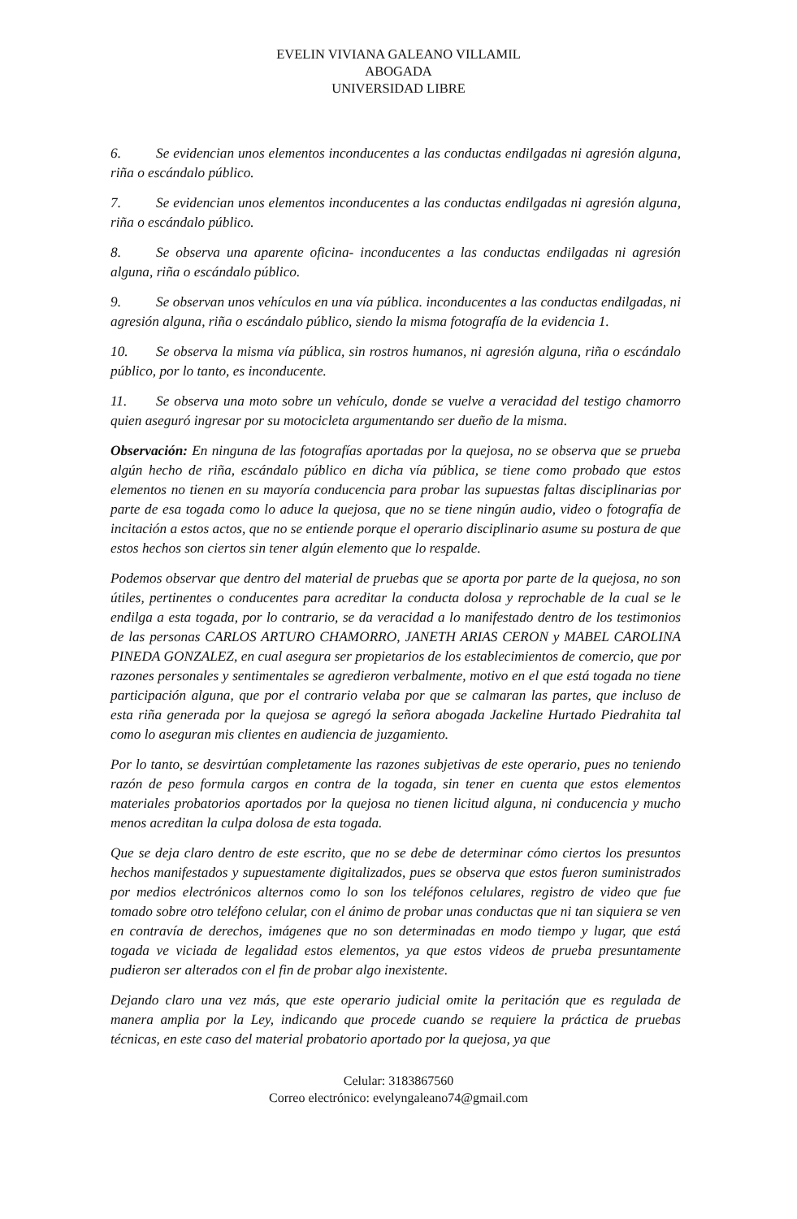EVELIN VIVIANA GALEANO VILLAMIL
ABOGADA
UNIVERSIDAD LIBRE
6. Se evidencian unos elementos inconducentes a las conductas endilgadas ni agresión alguna, riña o escándalo público.
7. Se evidencian unos elementos inconducentes a las conductas endilgadas ni agresión alguna, riña o escándalo público.
8. Se observa una aparente oficina- inconducentes a las conductas endilgadas ni agresión alguna, riña o escándalo público.
9. Se observan unos vehículos en una vía pública. inconducentes a las conductas endilgadas, ni agresión alguna, riña o escándalo público, siendo la misma fotografía de la evidencia 1.
10. Se observa la misma vía pública, sin rostros humanos, ni agresión alguna, riña o escándalo público, por lo tanto, es inconducente.
11. Se observa una moto sobre un vehículo, donde se vuelve a veracidad del testigo chamorro quien aseguró ingresar por su motocicleta argumentando ser dueño de la misma.
Observación: En ninguna de las fotografías aportadas por la quejosa, no se observa que se prueba algún hecho de riña, escándalo público en dicha vía pública, se tiene como probado que estos elementos no tienen en su mayoría conducencia para probar las supuestas faltas disciplinarias por parte de esa togada como lo aduce la quejosa, que no se tiene ningún audio, video o fotografía de incitación a estos actos, que no se entiende porque el operario disciplinario asume su postura de que estos hechos son ciertos sin tener algún elemento que lo respalde.
Podemos observar que dentro del material de pruebas que se aporta por parte de la quejosa, no son útiles, pertinentes o conducentes para acreditar la conducta dolosa y reprochable de la cual se le endilga a esta togada, por lo contrario, se da veracidad a lo manifestado dentro de los testimonios de las personas CARLOS ARTURO CHAMORRO, JANETH ARIAS CERON y MABEL CAROLINA PINEDA GONZALEZ, en cual asegura ser propietarios de los establecimientos de comercio, que por razones personales y sentimentales se agredieron verbalmente, motivo en el que está togada no tiene participación alguna, que por el contrario velaba por que se calmaran las partes, que incluso de esta riña generada por la quejosa se agregó la señora abogada Jackeline Hurtado Piedrahita tal como lo aseguran mis clientes en audiencia de juzgamiento.
Por lo tanto, se desvirtúan completamente las razones subjetivas de este operario, pues no teniendo razón de peso formula cargos en contra de la togada, sin tener en cuenta que estos elementos materiales probatorios aportados por la quejosa no tienen licitud alguna, ni conducencia y mucho menos acreditan la culpa dolosa de esta togada.
Que se deja claro dentro de este escrito, que no se debe de determinar cómo ciertos los presuntos hechos manifestados y supuestamente digitalizados, pues se observa que estos fueron suministrados por medios electrónicos alternos como lo son los teléfonos celulares, registro de video que fue tomado sobre otro teléfono celular, con el ánimo de probar unas conductas que ni tan siquiera se ven en contravía de derechos, imágenes que no son determinadas en modo tiempo y lugar, que está togada ve viciada de legalidad estos elementos, ya que estos videos de prueba presuntamente pudieron ser alterados con el fin de probar algo inexistente.
Dejando claro una vez más, que este operario judicial omite la peritación que es regulada de manera amplia por la Ley, indicando que procede cuando se requiere la práctica de pruebas técnicas, en este caso del material probatorio aportado por la quejosa, ya que
Celular: 3183867560
Correo electrónico: evelyngaleano74@gmail.com